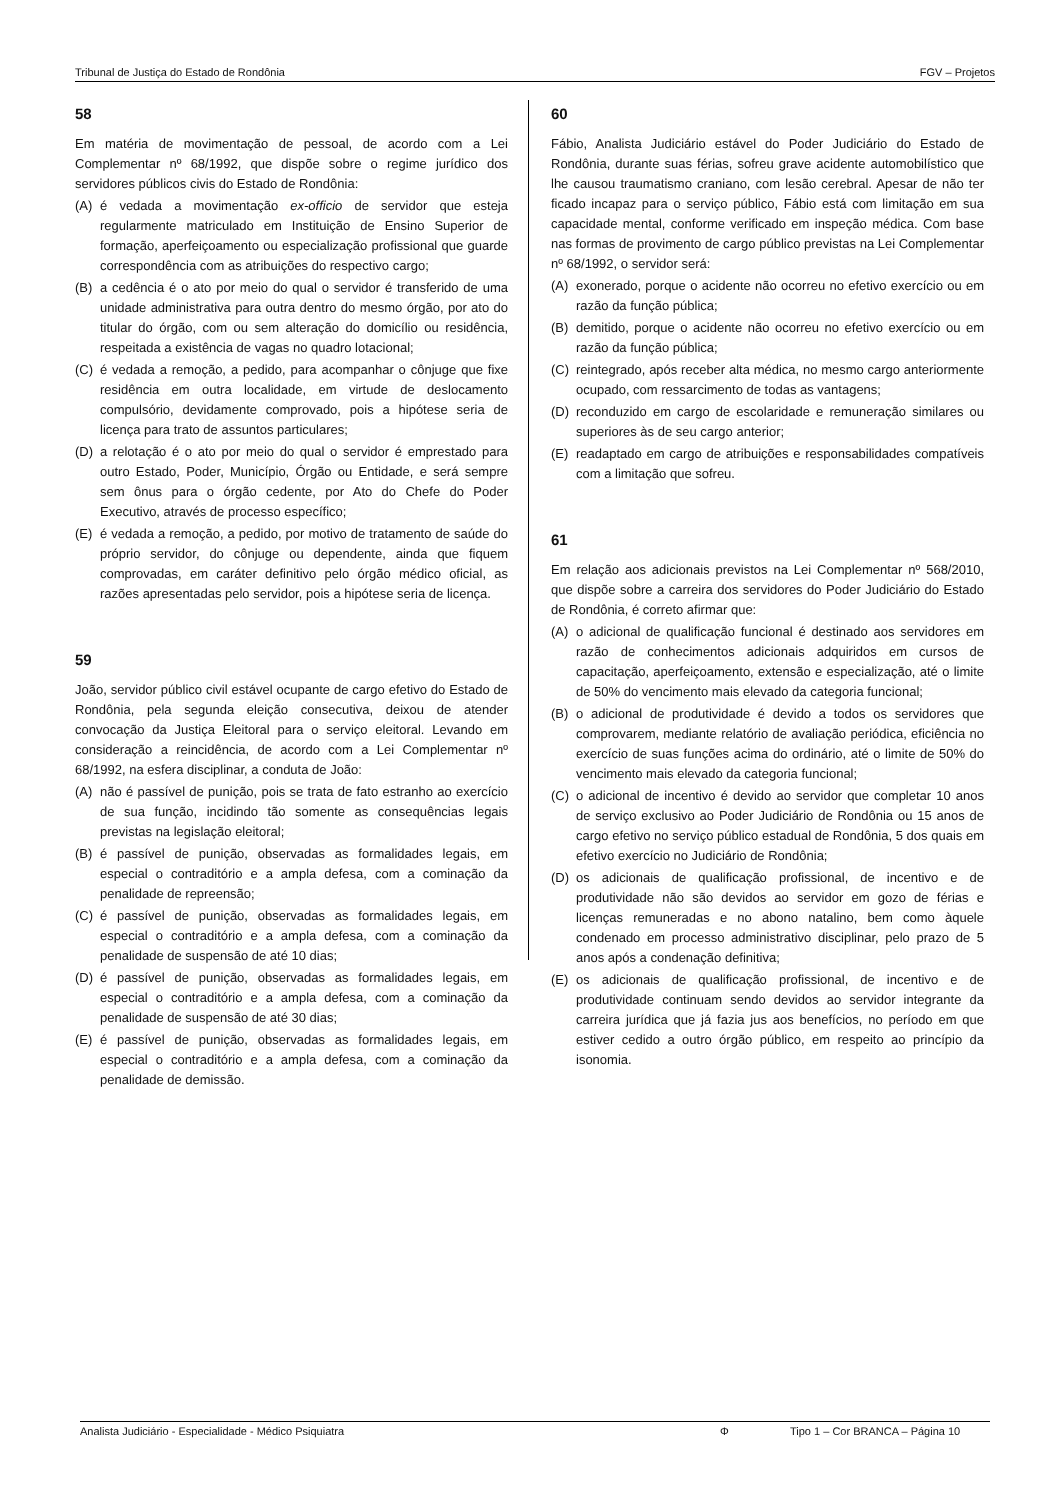Tribunal de Justiça do Estado de Rondônia FGV – Projetos
58
Em matéria de movimentação de pessoal, de acordo com a Lei Complementar nº 68/1992, que dispõe sobre o regime jurídico dos servidores públicos civis do Estado de Rondônia:
(A) é vedada a movimentação ex-officio de servidor que esteja regularmente matriculado em Instituição de Ensino Superior de formação, aperfeiçoamento ou especialização profissional que guarde correspondência com as atribuições do respectivo cargo;
(B) a cedência é o ato por meio do qual o servidor é transferido de uma unidade administrativa para outra dentro do mesmo órgão, por ato do titular do órgão, com ou sem alteração do domicílio ou residência, respeitada a existência de vagas no quadro lotacional;
(C) é vedada a remoção, a pedido, para acompanhar o cônjuge que fixe residência em outra localidade, em virtude de deslocamento compulsório, devidamente comprovado, pois a hipótese seria de licença para trato de assuntos particulares;
(D) a relotação é o ato por meio do qual o servidor é emprestado para outro Estado, Poder, Município, Órgão ou Entidade, e será sempre sem ônus para o órgão cedente, por Ato do Chefe do Poder Executivo, através de processo específico;
(E) é vedada a remoção, a pedido, por motivo de tratamento de saúde do próprio servidor, do cônjuge ou dependente, ainda que fiquem comprovadas, em caráter definitivo pelo órgão médico oficial, as razões apresentadas pelo servidor, pois a hipótese seria de licença.
59
João, servidor público civil estável ocupante de cargo efetivo do Estado de Rondônia, pela segunda eleição consecutiva, deixou de atender convocação da Justiça Eleitoral para o serviço eleitoral. Levando em consideração a reincidência, de acordo com a Lei Complementar nº 68/1992, na esfera disciplinar, a conduta de João:
(A) não é passível de punição, pois se trata de fato estranho ao exercício de sua função, incidindo tão somente as consequências legais previstas na legislação eleitoral;
(B) é passível de punição, observadas as formalidades legais, em especial o contraditório e a ampla defesa, com a cominação da penalidade de repreensão;
(C) é passível de punição, observadas as formalidades legais, em especial o contraditório e a ampla defesa, com a cominação da penalidade de suspensão de até 10 dias;
(D) é passível de punição, observadas as formalidades legais, em especial o contraditório e a ampla defesa, com a cominação da penalidade de suspensão de até 30 dias;
(E) é passível de punição, observadas as formalidades legais, em especial o contraditório e a ampla defesa, com a cominação da penalidade de demissão.
60
Fábio, Analista Judiciário estável do Poder Judiciário do Estado de Rondônia, durante suas férias, sofreu grave acidente automobilístico que lhe causou traumatismo craniano, com lesão cerebral. Apesar de não ter ficado incapaz para o serviço público, Fábio está com limitação em sua capacidade mental, conforme verificado em inspeção médica. Com base nas formas de provimento de cargo público previstas na Lei Complementar nº 68/1992, o servidor será:
(A) exonerado, porque o acidente não ocorreu no efetivo exercício ou em razão da função pública;
(B) demitido, porque o acidente não ocorreu no efetivo exercício ou em razão da função pública;
(C) reintegrado, após receber alta médica, no mesmo cargo anteriormente ocupado, com ressarcimento de todas as vantagens;
(D) reconduzido em cargo de escolaridade e remuneração similares ou superiores às de seu cargo anterior;
(E) readaptado em cargo de atribuições e responsabilidades compatíveis com a limitação que sofreu.
61
Em relação aos adicionais previstos na Lei Complementar nº 568/2010, que dispõe sobre a carreira dos servidores do Poder Judiciário do Estado de Rondônia, é correto afirmar que:
(A) o adicional de qualificação funcional é destinado aos servidores em razão de conhecimentos adicionais adquiridos em cursos de capacitação, aperfeiçoamento, extensão e especialização, até o limite de 50% do vencimento mais elevado da categoria funcional;
(B) o adicional de produtividade é devido a todos os servidores que comprovarem, mediante relatório de avaliação periódica, eficiência no exercício de suas funções acima do ordinário, até o limite de 50% do vencimento mais elevado da categoria funcional;
(C) o adicional de incentivo é devido ao servidor que completar 10 anos de serviço exclusivo ao Poder Judiciário de Rondônia ou 15 anos de cargo efetivo no serviço público estadual de Rondônia, 5 dos quais em efetivo exercício no Judiciário de Rondônia;
(D) os adicionais de qualificação profissional, de incentivo e de produtividade não são devidos ao servidor em gozo de férias e licenças remuneradas e no abono natalino, bem como àquele condenado em processo administrativo disciplinar, pelo prazo de 5 anos após a condenação definitiva;
(E) os adicionais de qualificação profissional, de incentivo e de produtividade continuam sendo devidos ao servidor integrante da carreira jurídica que já fazia jus aos benefícios, no período em que estiver cedido a outro órgão público, em respeito ao princípio da isonomia.
Analista Judiciário - Especialidade - Médico Psiquiatra Φ Tipo 1 – Cor BRANCA – Página 10